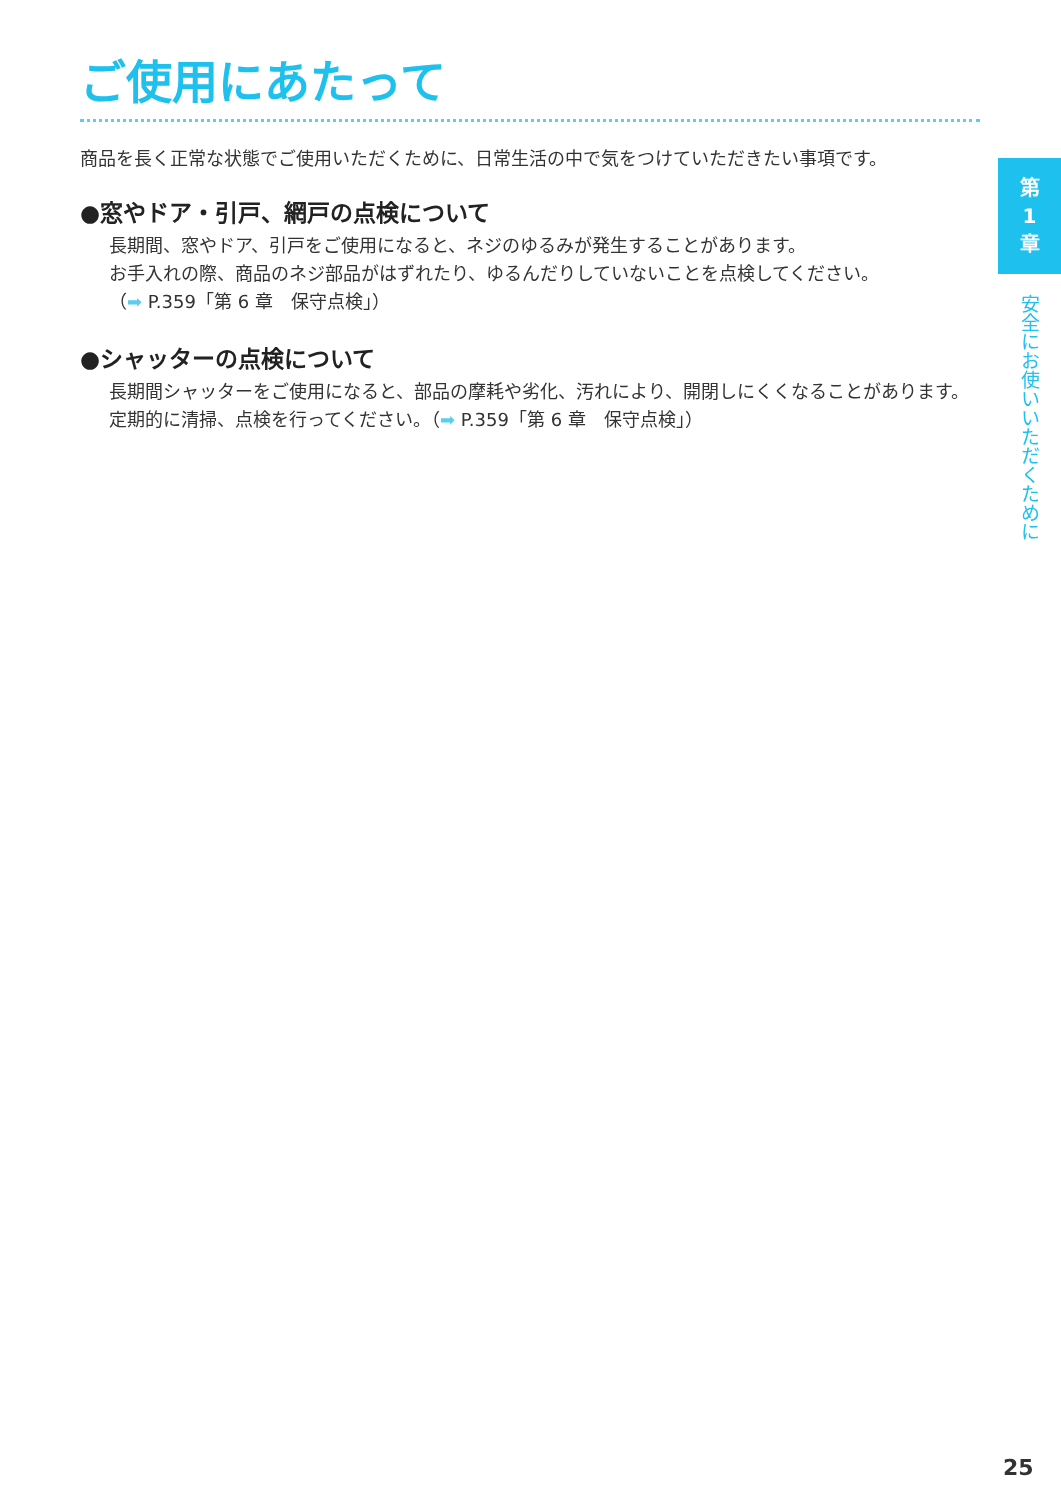ご使用にあたって
商品を長く正常な状態でご使用いただくために、日常生活の中で気をつけていただきたい事項です。
●窓やドア・引戸、網戸の点検について
長期間、窓やドア、引戸をご使用になると、ネジのゆるみが発生することがあります。
お手入れの際、商品のネジ部品がはずれたり、ゆるんだりしていないことを点検してください。
（➡ P.359「第 6 章　保守点検」）
●シャッターの点検について
長期間シャッターをご使用になると、部品の摩耗や劣化、汚れにより、開閉しにくくなることがあります。定期的に清掃、点検を行ってください。（➡ P.359「第 6 章　保守点検」）
第
1
章
安全にお使いいただくために
25